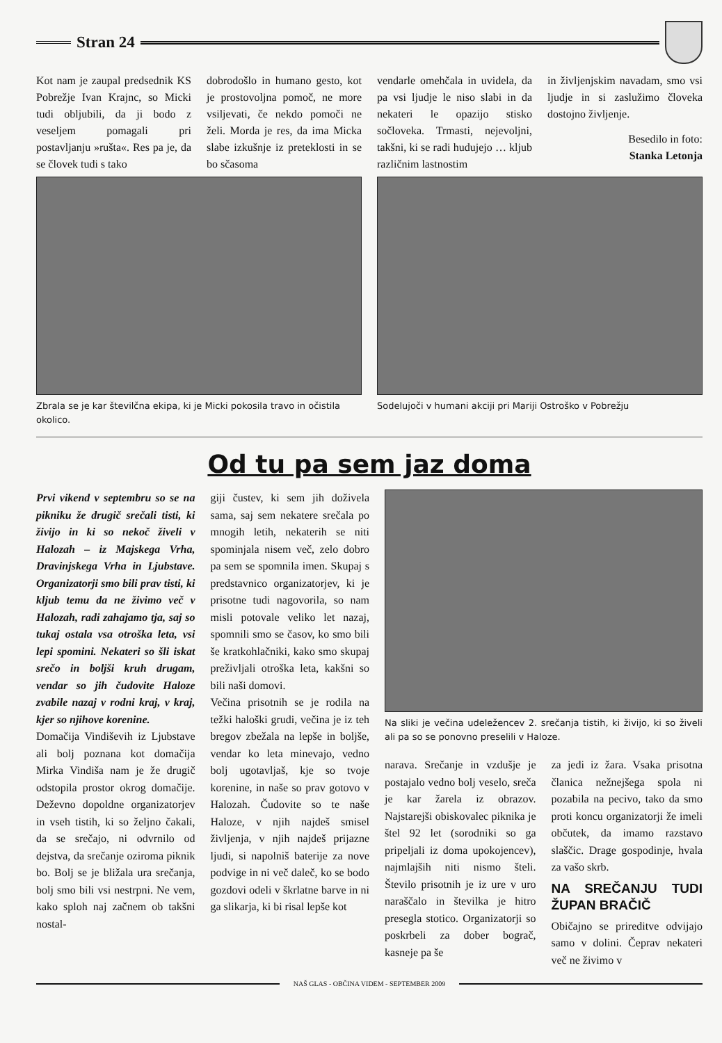Stran 24
Kot nam je zaupal predsednik KS Pobrežje Ivan Krajnc, so Micki tudi obljubili, da ji bodo z veseljem pomagali pri postavljanju »rušta«. Res pa je, da se človek tudi s tako
dobrodošlo in humano gesto, kot je prostovoljna pomoč, ne more vsiljevati, če nekdo pomoči ne želi. Morda je res, da ima Micka slabe izkušnje iz preteklosti in se bo sčasoma
vendarle omehčala in uvidela, da pa vsi ljudje le niso slabi in da nekateri le opazijo stisko sočloveka. Trmasti, nejevoljni, takšni, ki se radi hudujejo … kljub različnim lastnostim
in življenjskim navadam, smo vsi ljudje in si zaslužimo človeka dostojno življenje.
Besedilo in foto:
Stanka Letonja
Zbrala se je kar številčna ekipa, ki je Micki pokosila travo in očistila okolico.
Sodelujoči v humani akciji pri Mariji Ostroško v Pobrežju
Od tu pa sem jaz doma
Prvi vikend v septembru so se na pikniku že drugič srečali tisti, ki živijo in ki so nekoč živeli v Halozah – iz Majskega Vrha, Dravinjskega Vrha in Ljubstave. Organizatorji smo bili prav tisti, ki kljub temu da ne živimo več v Halozah, radi zahajamo tja, saj so tukaj ostala vsa otroška leta, vsi lepi spomini. Nekateri so šli iskat srečo in boljši kruh drugam, vendar so jih čudovite Haloze zvabile nazaj v rodni kraj, v kraj, kjer so njihove korenine.
Domačija Vindiševih iz Ljubstave ali bolj poznana kot domačija Mirka Vindiša nam je že drugič odstopila prostor okrog domačije. Deževno dopoldne organizatorjev in vseh tistih, ki so željno čakali, da se srečajo, ni odvrnilo od dejstva, da srečanje oziroma piknik bo. Bolj se je bližala ura srečanja, bolj smo bili vsi nestrpni. Ne vem, kako sploh naj začnem ob takšni nostal-
giji čustev, ki sem jih doživela sama, saj sem nekatere srečala po mnogih letih, nekaterih se niti spominjala nisem več, zelo dobro pa sem se spomnila imen. Skupaj s predstavnico organizatorjev, ki je prisotne tudi nagovorila, so nam misli potovale veliko let nazaj, spomnili smo se časov, ko smo bili še kratkohlačniki, kako smo skupaj preživljali otroška leta, kakšni so bili naši domovi.
Večina prisotnih se je rodila na težki haloški grudi, večina je iz teh bregov zbežala na lepše in boljše, vendar ko leta minevajo, vedno bolj ugotavljaš, kje so tvoje korenine, in naše so prav gotovo v Halozah. Čudovite so te naše Haloze, v njih najdeš smisel življenja, v njih najdeš prijazne ljudi, si napolniš baterije za nove podvige in ni več daleč, ko se bodo gozdovi odeli v škrlatne barve in ni ga slikarja, ki bi risal lepše kot
Na sliki je večina udeležencev 2. srečanja tistih, ki živijo, ki so živeli ali pa so se ponovno preselili v Haloze.
narava. Srečanje in vzdušje je postajalo vedno bolj veselo, sreča je kar žarela iz obrazov. Najstarejši obiskovalec piknika je štel 92 let (sorodniki so ga pripeljali iz doma upokojencev), najmlajših niti nismo šteli. Število prisotnih je iz ure v uro naraščalo in številka je hitro presegla stotico. Organizatorji so poskrbeli za dober bograč, kasneje pa še
za jedi iz žara. Vsaka prisotna članica nežnejšega spola ni pozabila na pecivo, tako da smo proti koncu organizatorji že imeli občutek, da imamo razstavo slaščic. Drage gospodinje, hvala za vašo skrb.
NA SREČANJU TUDI ŽUPAN BRAČIČ
Običajno se prireditve odvijajo samo v dolini. Čeprav nekateri več ne živimo v
NAŠ GLAS - OBČINA VIDEM - SEPTEMBER 2009